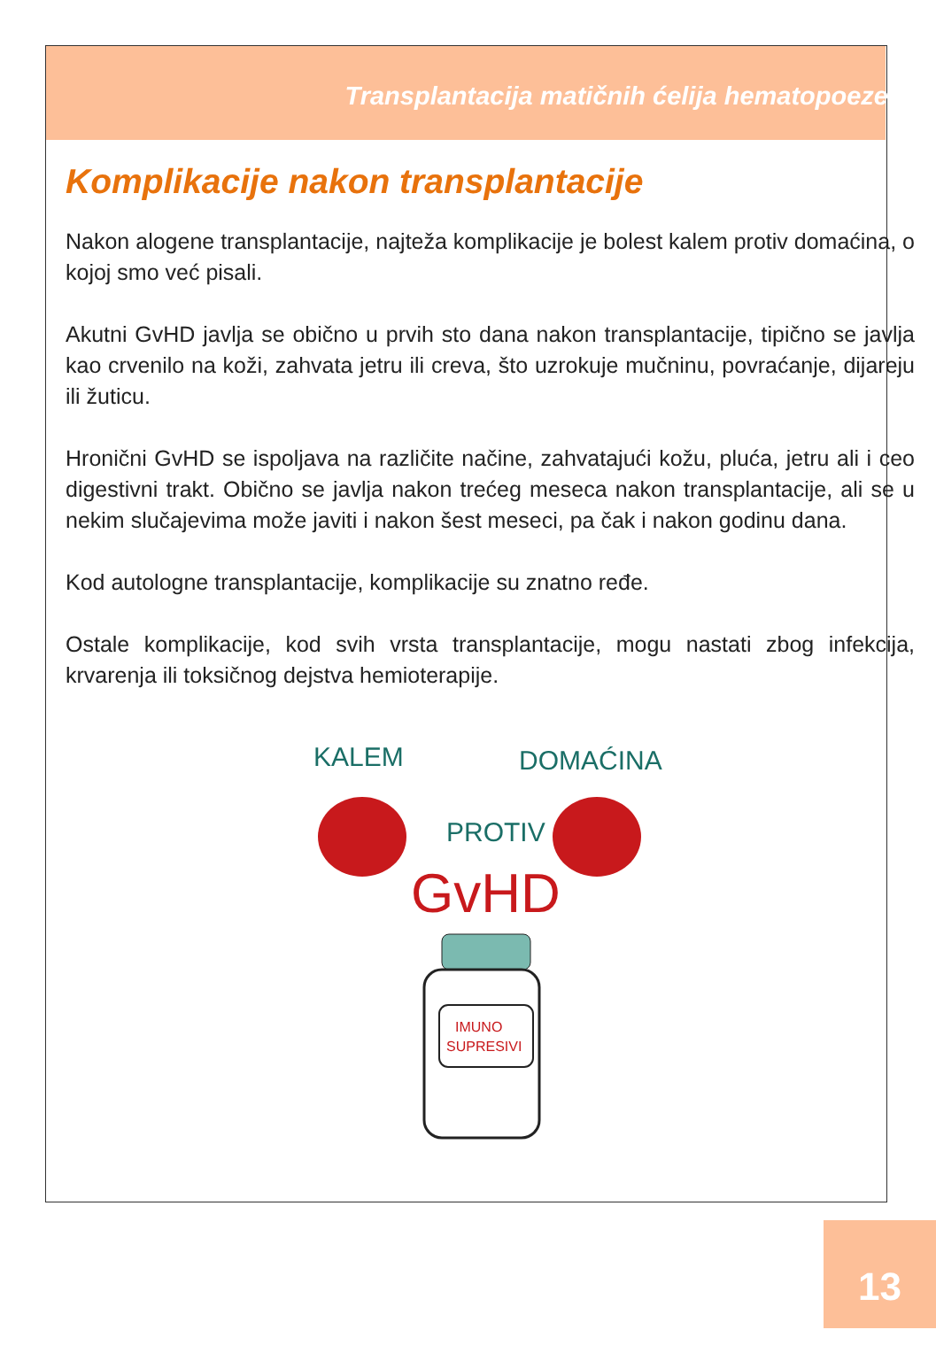Transplantacija matičnih ćelija hematopoeze
Komplikacije nakon transplantacije
Nakon alogene transplantacije, najteža komplikacije je bolest kalem protiv domaćina, o kojoj smo već pisali.
Akutni GvHD javlja se obično u prvih sto dana nakon transplantacije, tipično se javlja kao crvenilo na koži, zahvata jetru ili creva, što uzrokuje mučninu, povraćanje, dijareju ili žuticu.
Hronični GvHD se ispoljava na različite načine, zahvatajući kožu, pluća, jetru ali i ceo digestivni trakt. Obično se javlja nakon trećeg meseca nakon transplantacije, ali se u nekim slučajevima može javiti i nakon šest meseci, pa čak i nakon godinu dana.
Kod autologne transplantacije, komplikacije su znatno ređe.
Ostale komplikacije, kod svih vrsta transplantacije, mogu nastati zbog infekcija, krvarenja ili toksičnog dejstva hemioterapije.
KALEM
DOMAĆINA
PROTIV
GvHD
IMUNO
SUPRESIVI
13